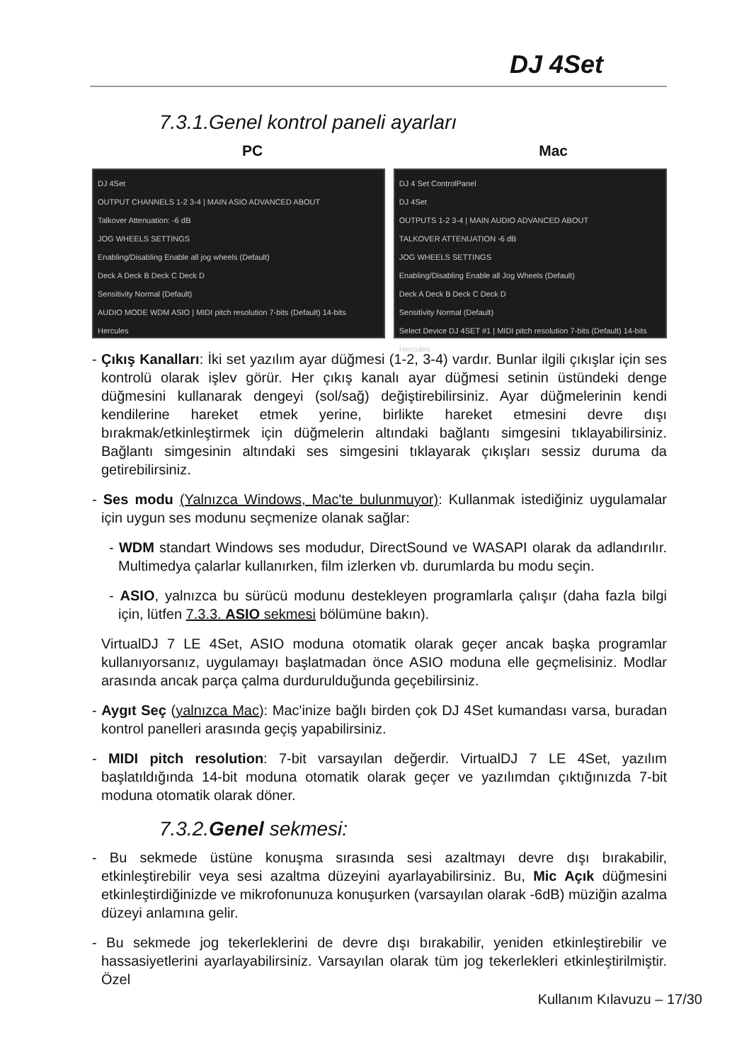DJ 4Set
7.3.1.Genel kontrol paneli ayarları
PC Mac
DJ 4Set
OUTPUT CHANNELS 1-2 3-4 | MAIN ASIO ADVANCED ABOUT
Talkover Attenuation: -6 dB
JOG WHEELS SETTINGS
Enabling/Disabling Enable all jog wheels (Default)
Deck A Deck B Deck C Deck D
Sensitivity Normal (Default)
AUDIO MODE WDM ASIO | MIDI pitch resolution 7-bits (Default) 14-bits
Hercules
DJ 4 Set ControlPanel
DJ 4Set
OUTPUTS 1-2 3-4 | MAIN AUDIO ADVANCED ABOUT
TALKOVER ATTENUATION -6 dB
JOG WHEELS SETTINGS
Enabling/Disabling Enable all Jog Wheels (Default)
Deck A Deck B Deck C Deck D
Sensitivity Normal (Default)
Select Device DJ 4SET #1 | MIDI pitch resolution 7-bits (Default) 14-bits
Hercules
- Çıkış Kanalları: İki set yazılım ayar düğmesi (1-2, 3-4) vardır. Bunlar ilgili çıkışlar için ses kontrolü olarak işlev görür. Her çıkış kanalı ayar düğmesi setinin üstündeki denge düğmesini kullanarak dengeyi (sol/sağ) değiştirebilirsiniz. Ayar düğmelerinin kendi kendilerine hareket etmek yerine, birlikte hareket etmesini devre dışı bırakmak/etkinleştirmek için düğmelerin altındaki bağlantı simgesini tıklayabilirsiniz. Bağlantı simgesinin altındaki ses simgesini tıklayarak çıkışları sessiz duruma da getirebilirsiniz.
- Ses modu (Yalnızca Windows, Mac'te bulunmuyor): Kullanmak istediğiniz uygulamalar için uygun ses modunu seçmenize olanak sağlar:
- WDM standart Windows ses modudur, DirectSound ve WASAPI olarak da adlandırılır. Multimedya çalarlar kullanırken, film izlerken vb. durumlarda bu modu seçin.
- ASIO, yalnızca bu sürücü modunu destekleyen programlarla çalışır (daha fazla bilgi için, lütfen 7.3.3. ASIO sekmesi bölümüne bakın).
VirtualDJ 7 LE 4Set, ASIO moduna otomatik olarak geçer ancak başka programlar kullanıyorsanız, uygulamayı başlatmadan önce ASIO moduna elle geçmelisiniz. Modlar arasında ancak parça çalma durdurulduğunda geçebilirsiniz.
- Aygıt Seç (yalnızca Mac): Mac'inize bağlı birden çok DJ 4Set kumandası varsa, buradan kontrol panelleri arasında geçiş yapabilirsiniz.
- MIDI pitch resolution: 7-bit varsayılan değerdir. VirtualDJ 7 LE 4Set, yazılım başlatıldığında 14-bit moduna otomatik olarak geçer ve yazılımdan çıktığınızda 7-bit moduna otomatik olarak döner.
7.3.2.Genel sekmesi:
- Bu sekmede üstüne konuşma sırasında sesi azaltmayı devre dışı bırakabilir, etkinleştirebilir veya sesi azaltma düzeyini ayarlayabilirsiniz. Bu, Mic Açık düğmesini etkinleştirdiğinizde ve mikrofonunuza konuşurken (varsayılan olarak -6dB) müziğin azalma düzeyi anlamına gelir.
- Bu sekmede jog tekerleklerini de devre dışı bırakabilir, yeniden etkinleştirebilir ve hassasiyetlerini ayarlayabilirsiniz. Varsayılan olarak tüm jog tekerlekleri etkinleştirilmiştir. Özel
Kullanım Kılavuzu – 17/30